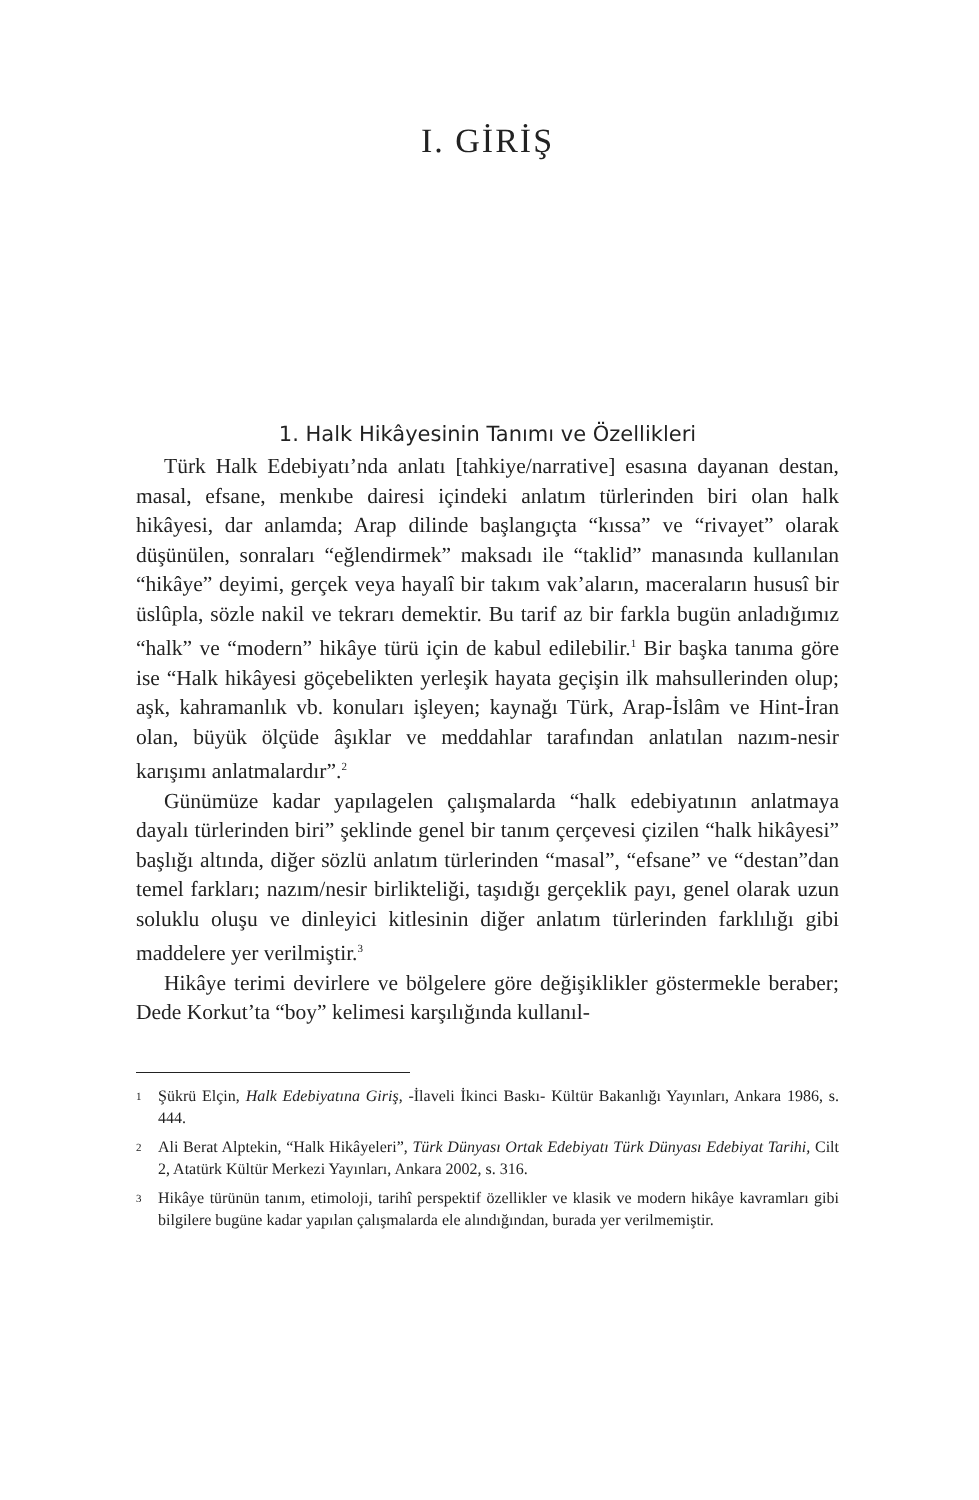I. GİRİŞ
1. Halk Hikâyesinin Tanımı ve Özellikleri
Türk Halk Edebiyatı’nda anlatı [tahkiye/narrative] esasına dayanan destan, masal, efsane, menkıbe dairesi içindeki anlatım türlerinden biri olan halk hikâyesi, dar anlamda; Arap dilinde başlangıçta “kıssa” ve “rivayet” olarak düşünülen, sonraları “eğlendirmek” maksadı ile “taklid” manasında kullanılan “hikâye” deyimi, gerçek veya hayalî bir takım vak’aların, maceraların hususî bir üslûpla, sözle nakil ve tekrarı demektir. Bu tarif az bir farkla bugün anladığımız “halk” ve “modern” hikâye türü için de kabul edilebilir.<sup>1</sup> Bir başka tanıma göre ise “Halk hikâyesi göçebelikten yerleşik hayata geçişin ilk mahsullerinden olup; aşk, kahramanlık vb. konuları işleyen; kaynağı Türk, Arap-İslâm ve Hint-İran olan, büyük ölçüde âşıklar ve meddahlar tarafından anlatılan nazım-nesir karışımı anlatmalardır”.<sup>2</sup>
Günümüze kadar yapılagelen çalışmalarda “halk edebiyatının anlatmaya dayalı türlerinden biri” şeklinde genel bir tanım çerçevesi çizilen “halk hikâyesi” başlığı altında, diğer sözlü anlatım türlerinden “masal”, “efsane” ve “destan”dan temel farkları; nazım/nesir birlikteliği, taşıdığı gerçeklik payı, genel olarak uzun soluklu oluşu ve dinleyici kitlesinin diğer anlatım türlerinden farklılığı gibi maddelere yer verilmiştir.<sup>3</sup>
Hikâye terimi devirlere ve bölgelere göre değişiklikler göstermekle beraber; Dede Korkut’ta “boy” kelimesi karşılığında kullanıl-
1
Şükrü Elçin, Halk Edebiyatına Giriş, -İlaveli İkinci Baskı- Kültür Bakanlığı Yayınları, Ankara 1986, s. 444.
2
Ali Berat Alptekin, “Halk Hikâyeleri”, Türk Dünyası Ortak Edebiyatı Türk Dünyası Edebiyat Tarihi, Cilt 2, Atatürk Kültür Merkezi Yayınları, Ankara 2002, s. 316.
3
Hikâye türünün tanım, etimoloji, tarihî perspektif özellikler ve klasik ve modern hikâye kavramları gibi bilgilere bugüne kadar yapılan çalışmalarda ele alındığından, burada yer verilmemiştir.